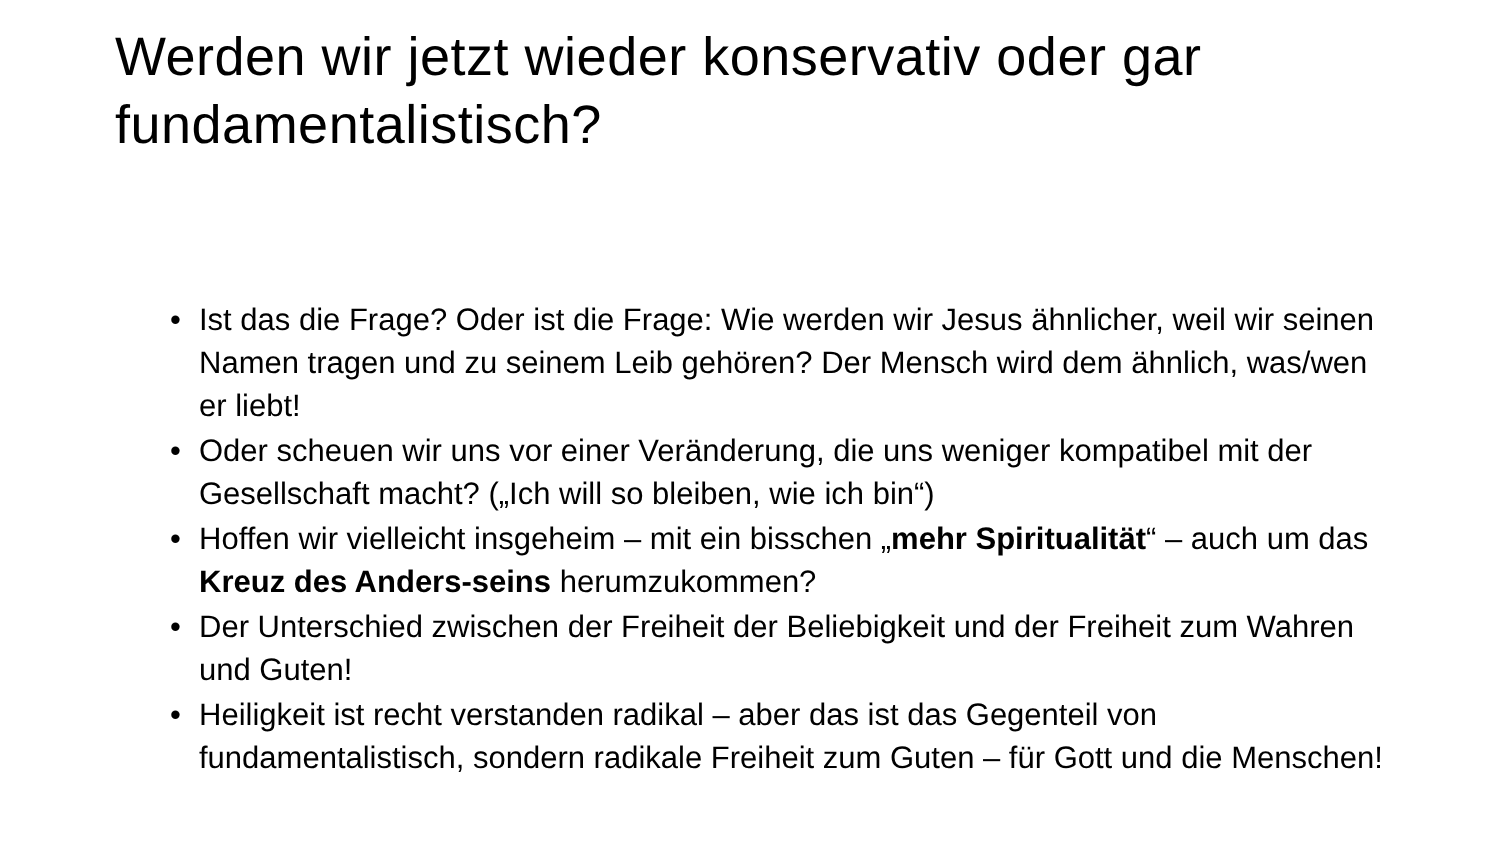Werden wir jetzt wieder konservativ oder gar fundamentalistisch?
• Ist das die Frage? Oder ist die Frage: Wie werden wir Jesus ähnlicher, weil wir seinen Namen tragen und zu seinem Leib gehören? Der Mensch wird dem ähnlich, was/wen er liebt!
• Oder scheuen wir uns vor einer Veränderung, die uns weniger kompatibel mit der Gesellschaft macht? („Ich will so bleiben, wie ich bin“)
• Hoffen wir vielleicht insgeheim – mit ein bisschen „mehr Spiritualität“ – auch um das Kreuz des Anders-seins herumzukommen?
• Der Unterschied zwischen der Freiheit der Beliebigkeit und der Freiheit zum Wahren und Guten!
• Heiligkeit ist recht verstanden radikal – aber das ist das Gegenteil von fundamentalistisch, sondern radikale Freiheit zum Guten – für Gott und die Menschen!